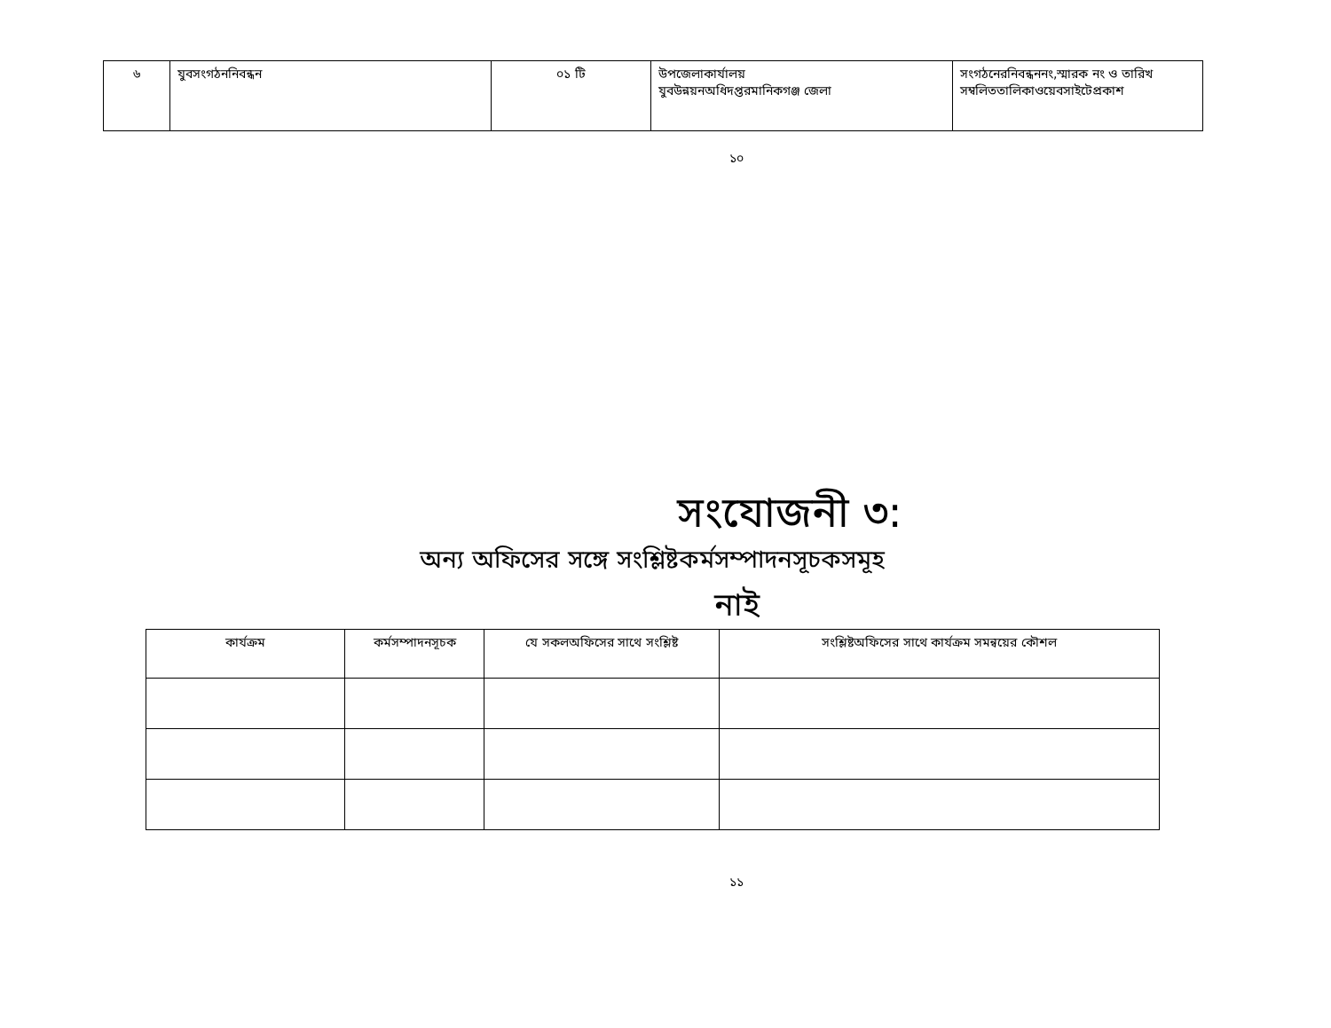| ৬ | যুবসংগঠননিবন্ধন | ০১ টি | উপজেলাকার্যালয় যুবউন্নয়নঅধিদপ্তরমানিকগঞ্জ জেলা | সংগঠনেরনিবন্ধননং,স্মারক নং ও তারিখ সম্বলিততালিকাওয়েবসাইটেপ্রকাশ |
১০
সংযোজনী ৩:
অন্য অফিসের সঙ্গে সংশ্লিষ্টকর্মসম্পাদনসূচকসমূহ
নাই
| কার্যক্রম | কর্মসম্পাদনসূচক | যে সকলঅফিসের সাথে সংশ্লিষ্ট | সংশ্লিষ্টঅফিসের সাথে কার্যক্রম সমন্বয়ের কৌশল |
| --- | --- | --- | --- |
১১